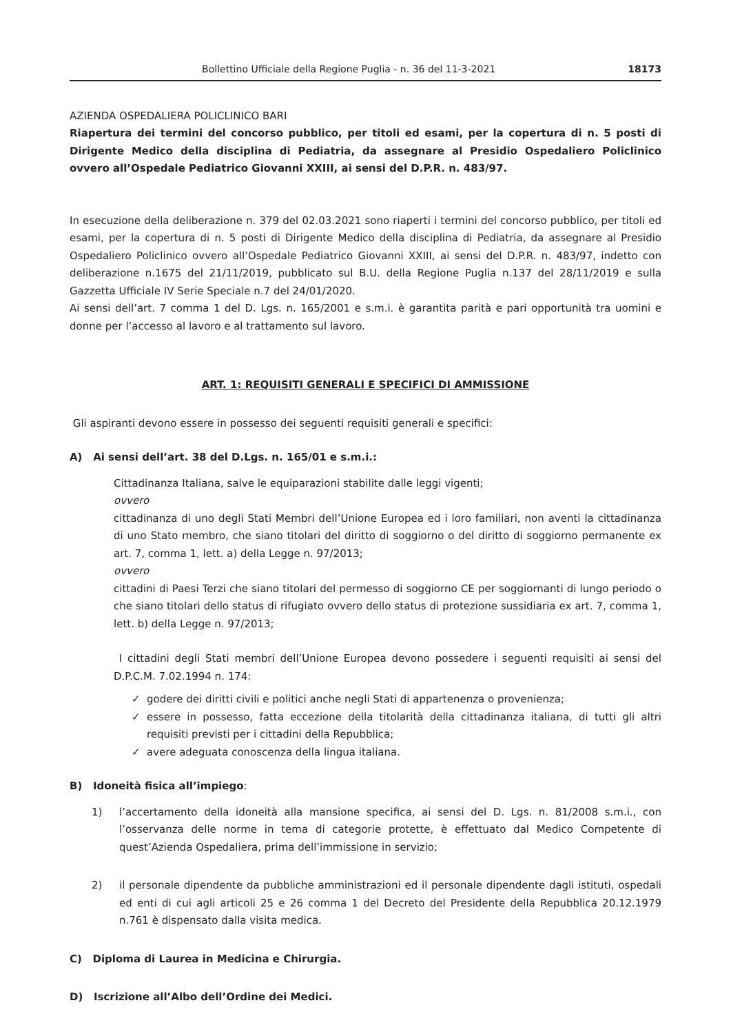Bollettino Ufficiale della Regione Puglia - n. 36 del 11-3-2021 18173
AZIENDA OSPEDALIERA POLICLINICO BARI
Riapertura dei termini del concorso pubblico, per titoli ed esami, per la copertura di n. 5 posti di Dirigente Medico della disciplina di Pediatria, da assegnare al Presidio Ospedaliero Policlinico ovvero all’Ospedale Pediatrico Giovanni XXIII, ai sensi del D.P.R. n. 483/97.
In esecuzione della deliberazione n. 379 del 02.03.2021 sono riaperti i termini del concorso pubblico, per titoli ed esami, per la copertura di n. 5 posti di Dirigente Medico della disciplina di Pediatria, da assegnare al Presidio Ospedaliero Policlinico ovvero all’Ospedale Pediatrico Giovanni XXIII, ai sensi del D.P.R. n. 483/97, indetto con deliberazione n.1675 del 21/11/2019, pubblicato sul B.U. della Regione Puglia n.137 del 28/11/2019 e sulla Gazzetta Ufficiale IV Serie Speciale n.7 del 24/01/2020.
Ai sensi dell’art. 7 comma 1 del D. Lgs. n. 165/2001 e s.m.i. è garantita parità e pari opportunità tra uomini e donne per l’accesso al lavoro e al trattamento sul lavoro.
ART. 1: REQUISITI GENERALI E SPECIFICI DI AMMISSIONE
Gli aspiranti devono essere in possesso dei seguenti requisiti generali e specifici:
A) Ai sensi dell’art. 38 del D.Lgs. n. 165/01 e s.m.i.:
Cittadinanza Italiana, salve le equiparazioni stabilite dalle leggi vigenti;
ovvero
cittadinanza di uno degli Stati Membri dell’Unione Europea ed i loro familiari, non aventi la cittadinanza di uno Stato membro, che siano titolari del diritto di soggiorno o del diritto di soggiorno permanente ex art. 7, comma 1, lett. a) della Legge n. 97/2013;
ovvero
cittadini di Paesi Terzi che siano titolari del permesso di soggiorno CE per soggiornanti di lungo periodo o che siano titolari dello status di rifugiato ovvero dello status di protezione sussidiaria ex art. 7, comma 1, lett. b) della Legge n. 97/2013;
I cittadini degli Stati membri dell’Unione Europea devono possedere i seguenti requisiti ai sensi del D.P.C.M. 7.02.1994 n. 174:
✓ godere dei diritti civili e politici anche negli Stati di appartenenza o provenienza;
✓ essere in possesso, fatta eccezione della titolarità della cittadinanza italiana, di tutti gli altri requisiti previsti per i cittadini della Repubblica;
✓ avere adeguata conoscenza della lingua italiana.
B) Idoneità fisica all’impiego:
1) l’accertamento della idoneità alla mansione specifica, ai sensi del D. Lgs. n. 81/2008 s.m.i., con l’osservanza delle norme in tema di categorie protette, è effettuato dal Medico Competente di quest’Azienda Ospedaliera, prima dell’immissione in servizio;
2) il personale dipendente da pubbliche amministrazioni ed il personale dipendente dagli istituti, ospedali ed enti di cui agli articoli 25 e 26 comma 1 del Decreto del Presidente della Repubblica 20.12.1979 n.761 è dispensato dalla visita medica.
C) Diploma di Laurea in Medicina e Chirurgia.
D) Iscrizione all’Albo dell’Ordine dei Medici.